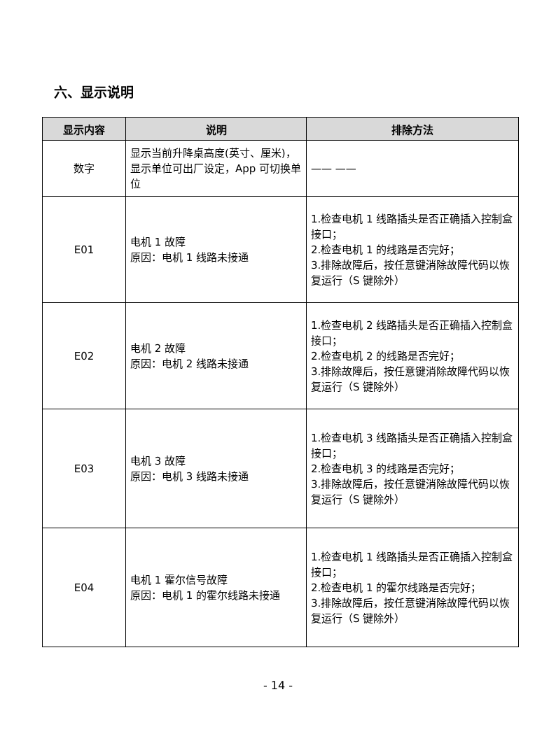六、显示说明
| 显示内容 | 说明 | 排除方法 |
| --- | --- | --- |
| 数字 | 显示当前升降桌高度(英寸、厘米)，显示单位可出厂设定，App 可切换单位 | —— —— |
| E01 | 电机 1 故障 原因：电机 1 线路未接通 | 1.检查电机 1 线路插头是否正确插入控制盒接口； 2.检查电机 1 的线路是否完好； 3.排除故障后，按任意键消除故障代码以恢复运行（S 键除外） |
| E02 | 电机 2 故障 原因：电机 2 线路未接通 | 1.检查电机 2 线路插头是否正确插入控制盒接口； 2.检查电机 2 的线路是否完好； 3.排除故障后，按任意键消除故障代码以恢复运行（S 键除外） |
| E03 | 电机 3 故障 原因：电机 3 线路未接通 | 1.检查电机 3 线路插头是否正确插入控制盒接口； 2.检查电机 3 的线路是否完好； 3.排除故障后，按任意键消除故障代码以恢复运行（S 键除外） |
| E04 | 电机 1 霍尔信号故障 原因：电机 1 的霍尔线路未接通 | 1.检查电机 1 线路插头是否正确插入控制盒接口； 2.检查电机 1 的霍尔线路是否完好； 3.排除故障后，按任意键消除故障代码以恢复运行（S 键除外） |
- 14 -